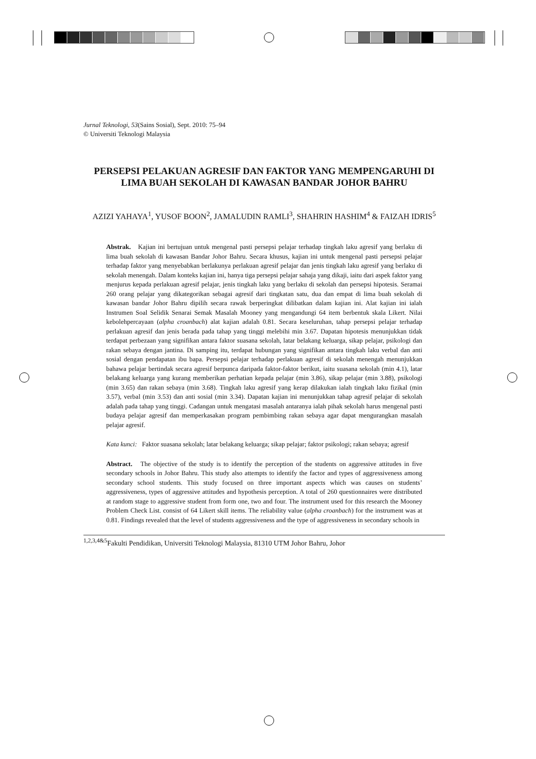Jurnal Teknologi, 53(Sains Sosial), Sept. 2010: 75–94
© Universiti Teknologi Malaysia
PERSEPSI PELAKUAN AGRESIF DAN FAKTOR YANG MEMPENGARUHI DI LIMA BUAH SEKOLAH DI KAWASAN BANDAR JOHOR BAHRU
AZIZI YAHAYA<sup>1</sup>, YUSOF BOON<sup>2</sup>, JAMALUDIN RAMLI<sup>3</sup>, SHAHRIN HASHIM<sup>4</sup> & FAIZAH IDRIS<sup>5</sup>
Abstrak. Kajian ini bertujuan untuk mengenal pasti persepsi pelajar terhadap tingkah laku agresif yang berlaku di lima buah sekolah di kawasan Bandar Johor Bahru. Secara khusus, kajian ini untuk mengenal pasti persepsi pelajar terhadap faktor yang menyebabkan berlakunya perlakuan agresif pelajar dan jenis tingkah laku agresif yang berlaku di sekolah menengah. Dalam konteks kajian ini, hanya tiga persepsi pelajar sahaja yang dikaji, iaitu dari aspek faktor yang menjurus kepada perlakuan agresif pelajar, jenis tingkah laku yang berlaku di sekolah dan persepsi hipotesis. Seramai 260 orang pelajar yang dikategorikan sebagai agresif dari tingkatan satu, dua dan empat di lima buah sekolah di kawasan bandar Johor Bahru dipilih secara rawak berperingkat dilibatkan dalam kajian ini. Alat kajian ini ialah Instrumen Soal Selidik Senarai Semak Masalah Mooney yang mengandungi 64 item berbentuk skala Likert. Nilai kebolehpercayaan (alpha croanbach) alat kajian adalah 0.81. Secara keseluruhan, tahap persepsi pelajar terhadap perlakuan agresif dan jenis berada pada tahap yang tinggi melebihi min 3.67. Dapatan hipotesis menunjukkan tidak terdapat perbezaan yang signifikan antara faktor suasana sekolah, latar belakang keluarga, sikap pelajar, psikologi dan rakan sebaya dengan jantina. Di samping itu, terdapat hubungan yang signifikan antara tingkah laku verbal dan anti sosial dengan pendapatan ibu bapa. Persepsi pelajar terhadap perlakuan agresif di sekolah menengah menunjukkan bahawa pelajar bertindak secara agresif berpunca daripada faktor-faktor berikut, iaitu suasana sekolah (min 4.1), latar belakang keluarga yang kurang memberikan perhatian kepada pelajar (min 3.86), sikap pelajar (min 3.88), psikologi (min 3.65) dan rakan sebaya (min 3.68). Tingkah laku agresif yang kerap dilakukan ialah tingkah laku fizikal (min 3.57), verbal (min 3.53) dan anti sosial (min 3.34). Dapatan kajian ini menunjukkan tahap agresif pelajar di sekolah adalah pada tahap yang tinggi. Cadangan untuk mengatasi masalah antaranya ialah pihak sekolah harus mengenal pasti budaya pelajar agresif dan memperkasakan program pembimbing rakan sebaya agar dapat mengurangkan masalah pelajar agresif.
Kata kunci: Faktor suasana sekolah; latar belakang keluarga; sikap pelajar; faktor psikologi; rakan sebaya; agresif
Abstract. The objective of the study is to identify the perception of the students on aggressive attitudes in five secondary schools in Johor Bahru. This study also attempts to identify the factor and types of aggressiveness among secondary school students. This study focused on three important aspects which was causes on students’ aggressiveness, types of aggressive attitudes and hypothesis perception. A total of 260 questionnaires were distributed at random stage to aggressive student from form one, two and four. The instrument used for this research the Mooney Problem Check List. consist of 64 Likert skill items. The reliability value (alpha croanbach) for the instrument was at 0.81. Findings revealed that the level of students aggressiveness and the type of aggressiveness in secondary schools in
<sup>1,2,3,4&5</sup>Fakulti Pendidikan, Universiti Teknologi Malaysia, 81310 UTM Johor Bahru, Johor